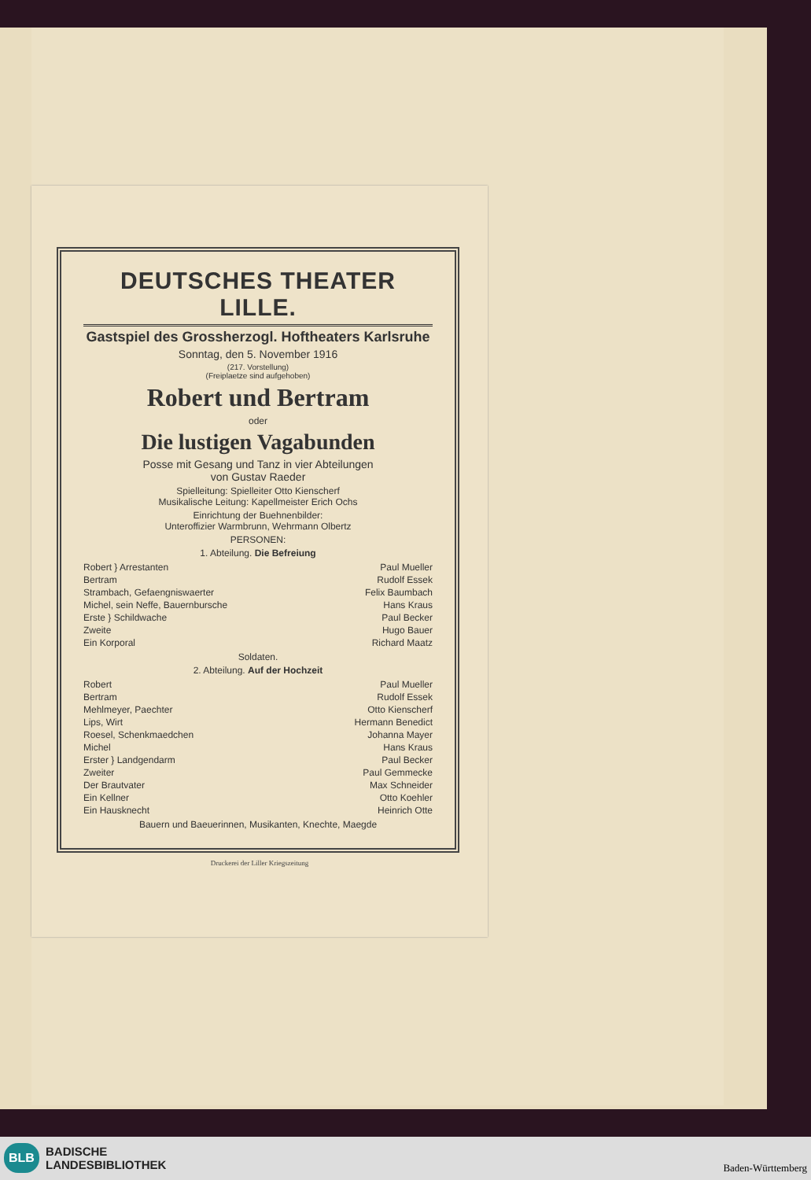DEUTSCHES THEATER LILLE.
Gastspiel des Grossherzogl. Hoftheaters Karlsruhe
Sonntag, den 5. November 1916
(217. Vorstellung)
(Freiplaetze sind aufgehoben)
Robert und Bertram
oder
Die lustigen Vagabunden
Posse mit Gesang und Tanz in vier Abteilungen
von Gustav Raeder
Spielleitung: Spielleiter Otto Kienscherf
Musikalische Leitung: Kapellmeister Erich Ochs
Einrichtung der Buehnenbilder:
Unteroffizier Warmbrunn, Wehrmann Olbertz
PERSONEN:
1. Abteilung. Die Befreiung
| Robert } Arrestanten | Paul Mueller |
| Bertram | Rudolf Essek |
| Strambach, Gefaengniswaerter | Felix Baumbach |
| Michel, sein Neffe, Bauernbursche | Hans Kraus |
| Erste } Schildwache | Paul Becker |
| Zweite | Hugo Bauer |
| Ein Korporal | Richard Maatz |
Soldaten.
2. Abteilung. Auf der Hochzeit
| Robert | Paul Mueller |
| Bertram | Rudolf Essek |
| Mehlmeyer, Paechter | Otto Kienscherf |
| Lips, Wirt | Hermann Benedict |
| Roesel, Schenkmaedchen | Johanna Mayer |
| Michel | Hans Kraus |
| Erster } Landgendarm | Paul Becker |
| Zweiter | Paul Gemmecke |
| Der Brautvater | Max Schneider |
| Ein Kellner | Otto Koehler |
| Ein Hausknecht | Heinrich Otte |
Bauern und Baeuerinnen, Musikanten, Knechte, Maegde
Druckerei der Liller Kriegszeitung
BLB
BADISCHE
LANDESBIBLIOTHEK
Baden-Württemberg